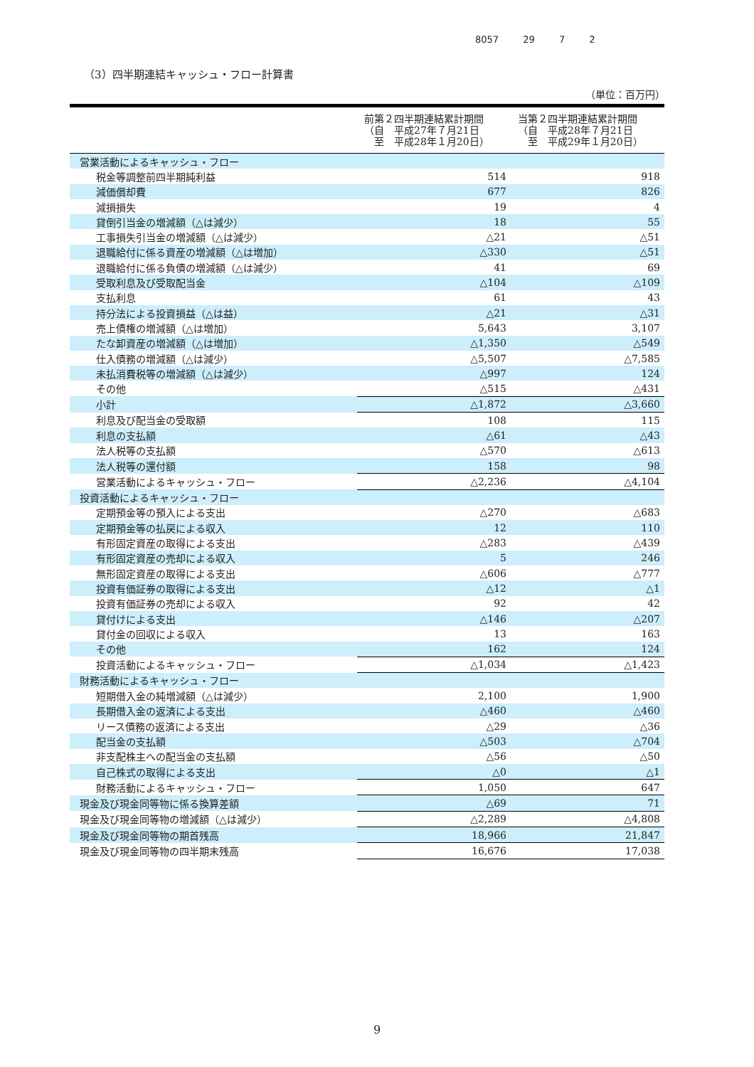8057 29 7 2
（3）四半期連結キャッシュ・フロー計算書
（単位：百万円）
| | 前第２四半期連結累計期間 （自 平成27年７月21日 至 平成28年１月20日） | 当第２四半期連結累計期間 （自 平成28年７月21日 至 平成29年１月20日） |
| --- | --- | --- |
| 営業活動によるキャッシュ・フロー | | |
| 税金等調整前四半期純利益 | 514 | 918 |
| 減価償却費 | 677 | 826 |
| 減損損失 | 19 | 4 |
| 貸倒引当金の増減額（△は減少） | 18 | 55 |
| 工事損失引当金の増減額（△は減少） | △21 | △51 |
| 退職給付に係る資産の増減額（△は増加） | △330 | △51 |
| 退職給付に係る負債の増減額（△は減少） | 41 | 69 |
| 受取利息及び受取配当金 | △104 | △109 |
| 支払利息 | 61 | 43 |
| 持分法による投資損益（△は益） | △21 | △31 |
| 売上債権の増減額（△は増加） | 5,643 | 3,107 |
| たな卸資産の増減額（△は増加） | △1,350 | △549 |
| 仕入債務の増減額（△は減少） | △5,507 | △7,585 |
| 未払消費税等の増減額（△は減少） | △997 | 124 |
| その他 | △515 | △431 |
| 小計 | △1,872 | △3,660 |
| 利息及び配当金の受取額 | 108 | 115 |
| 利息の支払額 | △61 | △43 |
| 法人税等の支払額 | △570 | △613 |
| 法人税等の還付額 | 158 | 98 |
| 営業活動によるキャッシュ・フロー | △2,236 | △4,104 |
| 投資活動によるキャッシュ・フロー | | |
| 定期預金等の預入による支出 | △270 | △683 |
| 定期預金等の払戻による収入 | 12 | 110 |
| 有形固定資産の取得による支出 | △283 | △439 |
| 有形固定資産の売却による収入 | 5 | 246 |
| 無形固定資産の取得による支出 | △606 | △777 |
| 投資有価証券の取得による支出 | △12 | △1 |
| 投資有価証券の売却による収入 | 92 | 42 |
| 貸付けによる支出 | △146 | △207 |
| 貸付金の回収による収入 | 13 | 163 |
| その他 | 162 | 124 |
| 投資活動によるキャッシュ・フロー | △1,034 | △1,423 |
| 財務活動によるキャッシュ・フロー | | |
| 短期借入金の純増減額（△は減少） | 2,100 | 1,900 |
| 長期借入金の返済による支出 | △460 | △460 |
| リース債務の返済による支出 | △29 | △36 |
| 配当金の支払額 | △503 | △704 |
| 非支配株主への配当金の支払額 | △56 | △50 |
| 自己株式の取得による支出 | △0 | △1 |
| 財務活動によるキャッシュ・フロー | 1,050 | 647 |
| 現金及び現金同等物に係る換算差額 | △69 | 71 |
| 現金及び現金同等物の増減額（△は減少） | △2,289 | △4,808 |
| 現金及び現金同等物の期首残高 | 18,966 | 21,847 |
| 現金及び現金同等物の四半期末残高 | 16,676 | 17,038 |
9